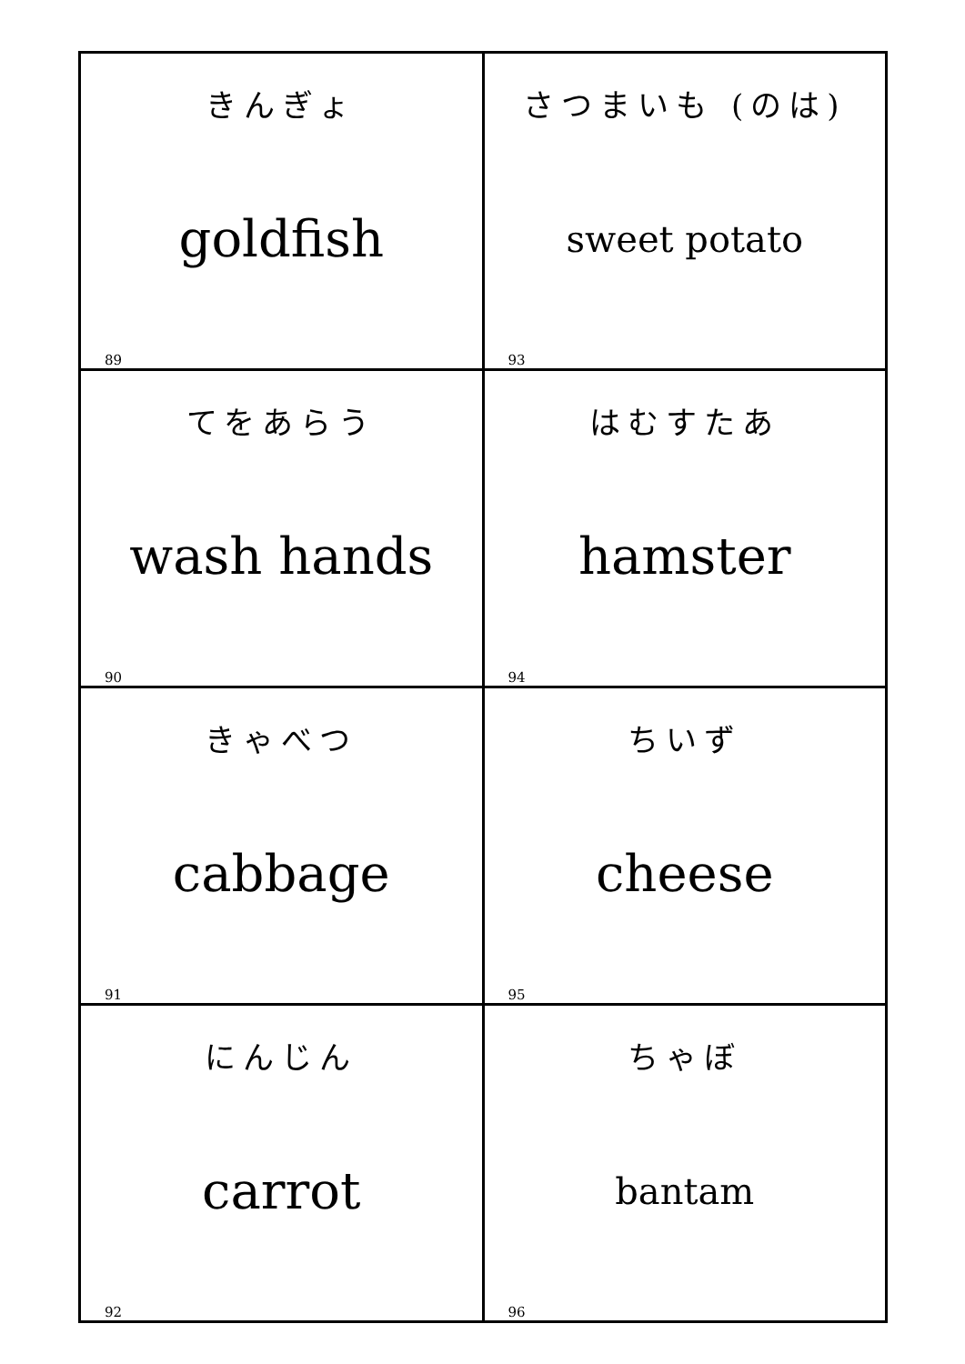| きんぎょ goldfish 89 | さつまいも (のは) sweet potato 93 |
| てをあらう wash hands 90 | はむすたあ hamster 94 |
| きゃべつ cabbage 91 | ちいず cheese 95 |
| にんじん carrot 92 | ちゃぼ bantam 96 |